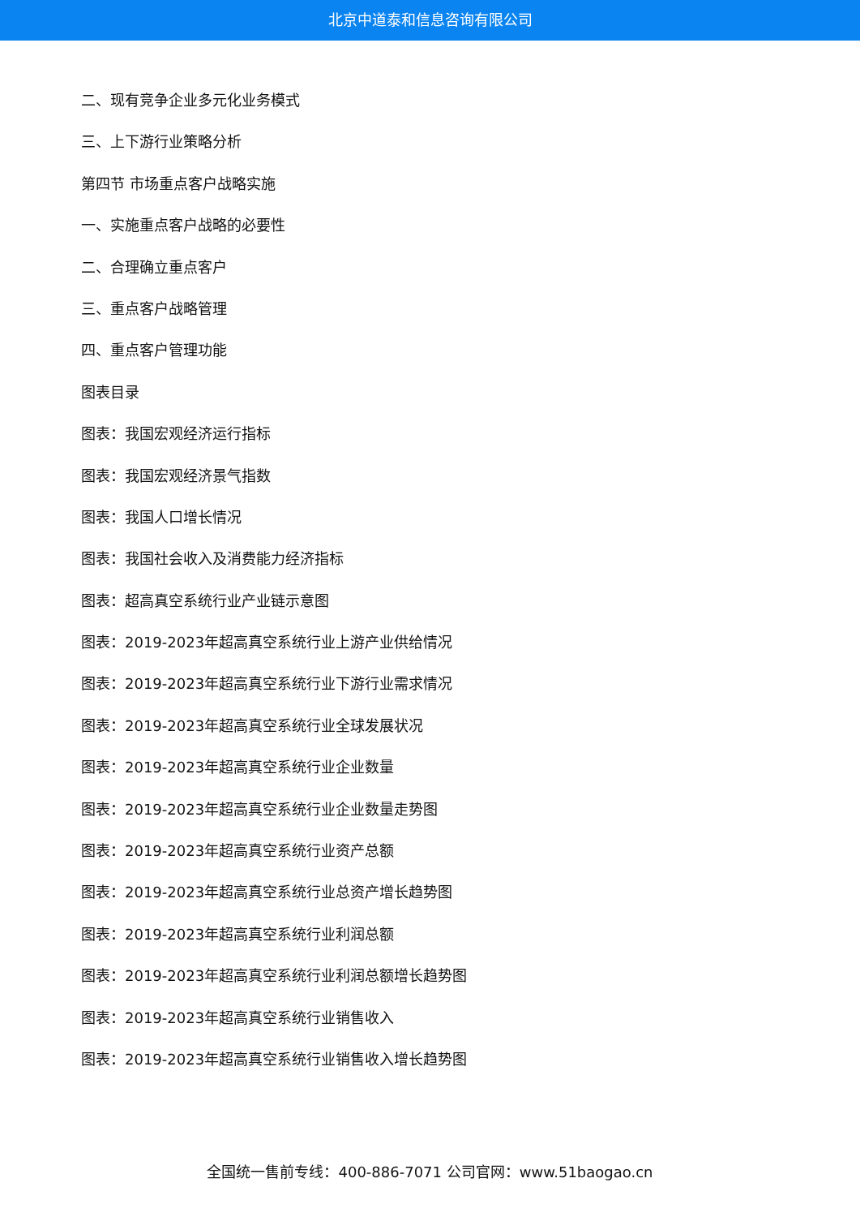北京中道泰和信息咨询有限公司
二、现有竞争企业多元化业务模式
三、上下游行业策略分析
第四节 市场重点客户战略实施
一、实施重点客户战略的必要性
二、合理确立重点客户
三、重点客户战略管理
四、重点客户管理功能
图表目录
图表：我国宏观经济运行指标
图表：我国宏观经济景气指数
图表：我国人口增长情况
图表：我国社会收入及消费能力经济指标
图表：超高真空系统行业产业链示意图
图表：2019-2023年超高真空系统行业上游产业供给情况
图表：2019-2023年超高真空系统行业下游行业需求情况
图表：2019-2023年超高真空系统行业全球发展状况
图表：2019-2023年超高真空系统行业企业数量
图表：2019-2023年超高真空系统行业企业数量走势图
图表：2019-2023年超高真空系统行业资产总额
图表：2019-2023年超高真空系统行业总资产增长趋势图
图表：2019-2023年超高真空系统行业利润总额
图表：2019-2023年超高真空系统行业利润总额增长趋势图
图表：2019-2023年超高真空系统行业销售收入
图表：2019-2023年超高真空系统行业销售收入增长趋势图
全国统一售前专线：400-886-7071 公司官网：www.51baogao.cn